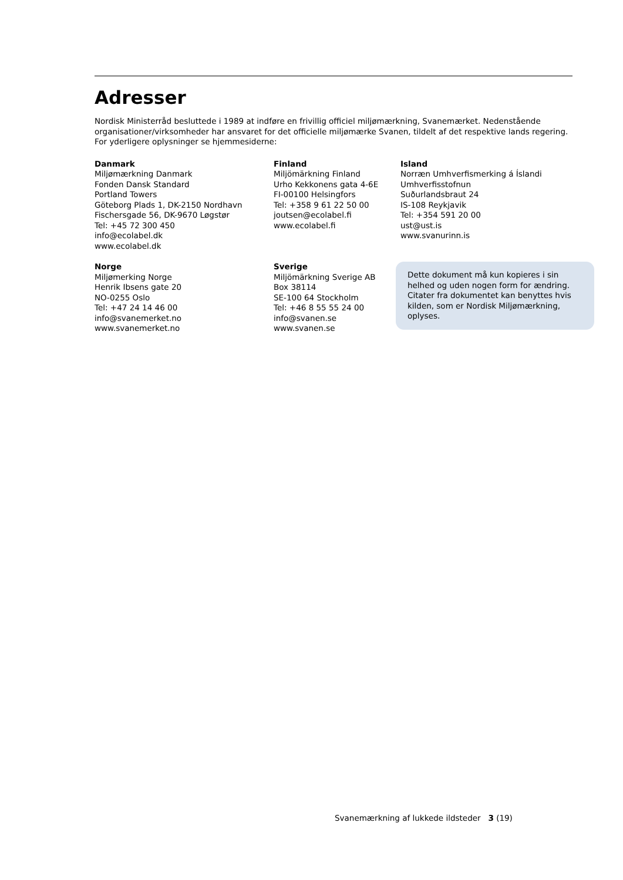Adresser
Nordisk Ministerråd besluttede i 1989 at indføre en frivillig officiel miljømærkning, Svanemærket. Nedenstående organisationer/virksomheder har ansvaret for det officielle miljømærke Svanen, tildelt af det respektive lands regering. For yderligere oplysninger se hjemmesiderne:
Danmark
Miljømærkning Danmark
Fonden Dansk Standard
Portland Towers
Göteborg Plads 1, DK-2150 Nordhavn
Fischersgade 56, DK-9670 Løgstør
Tel: +45 72 300 450
info@ecolabel.dk
www.ecolabel.dk
Finland
Miljömärkning Finland
Urho Kekkonens gata 4-6E
FI-00100 Helsingfors
Tel: +358 9 61 22 50 00
joutsen@ecolabel.fi
www.ecolabel.fi
Island
Norræn Umhverfismerking á Íslandi
Umhverfisstofnun
Suðurlandsbraut 24
IS-108 Reykjavik
Tel: +354 591 20 00
ust@ust.is
www.svanurinn.is
Norge
Miljømerking Norge
Henrik Ibsens gate 20
NO-0255 Oslo
Tel: +47 24 14 46 00
info@svanemerket.no
www.svanemerket.no
Sverige
Miljömärkning Sverige AB
Box 38114
SE-100 64 Stockholm
Tel: +46 8 55 55 24 00
info@svanen.se
www.svanen.se
Dette dokument må kun kopieres i sin helhed og uden nogen form for ændring. Citater fra dokumentet kan benyttes hvis kilden, som er Nordisk Miljømærkning, oplyses.
Svanemærkning af lukkede ildsteder 3 (19)